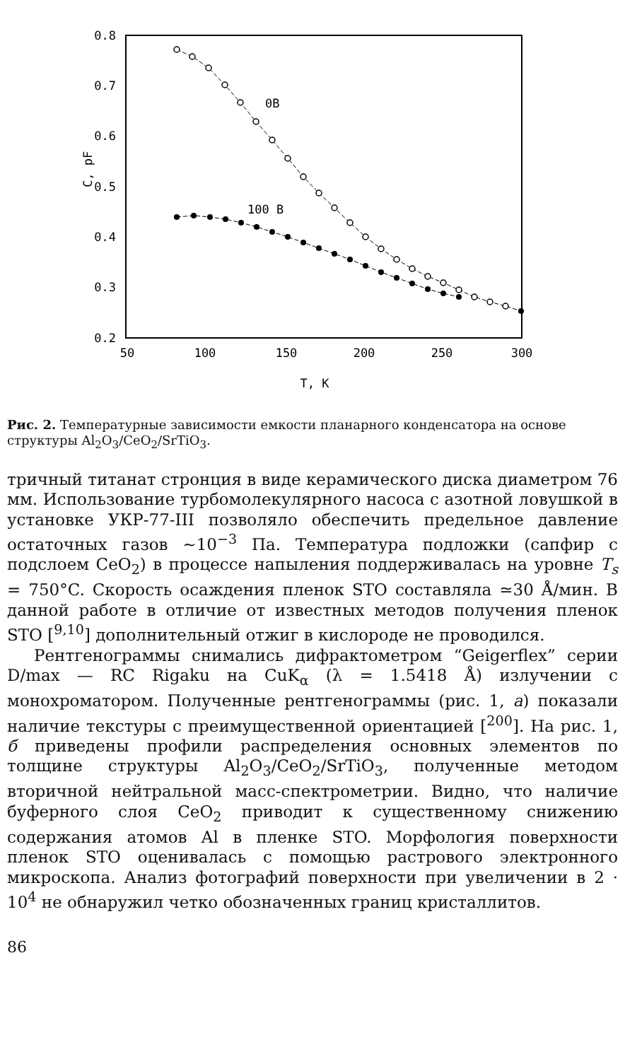0.8
0.7
0.6
0.5
0.4
0.3
0.2
50
100
150
200
250
300
T, K
C, pF
0B
100 B
Рис. 2. Температурные зависимости емкости планарного конденсатора на основе структуры Al<sub>2</sub>O<sub>3</sub>/CeO<sub>2</sub>/SrTiO<sub>3</sub>.
тричный титанат стронция в виде керамического диска диаметром 76 мм. Использование турбомолекулярного насоса с азотной ловушкой в установке УКР-77-III позволяло обеспечить предельное давление остаточных газов ~10<sup>−3</sup> Па. Температура подложки (сапфир с подслоем CeO<sub>2</sub>) в процессе напыления поддерживалась на уровне T<sub>s</sub> = 750°C. Скорость осаждения пленок STO составляла ≃30 Å/мин. В данной работе в отличие от известных методов получения пленок STO [<sup>9,10</sup>] дополнительный отжиг в кислороде не проводился.
Рентгенограммы снимались дифрактометром “Geigerflex” серии D/max — RC Rigaku на CuK<sub>α</sub> (λ = 1.5418 Å) излучении с монохроматором. Полученные рентгенограммы (рис. 1, а) показали наличие текстуры с преимущественной ориентацией [<sup>200</sup>]. На рис. 1, б приведены профили распределения основных элементов по толщине структуры Al<sub>2</sub>O<sub>3</sub>/CeO<sub>2</sub>/SrTiO<sub>3</sub>, полученные методом вторичной нейтральной масс-спектрометрии. Видно, что наличие буферного слоя CeO<sub>2</sub> приводит к существенному снижению содержания атомов Al в пленке STO. Морфология поверхности пленок STO оценивалась с помощью растрового электронного микроскопа. Анализ фотографий поверхности при увеличении в 2 · 10<sup>4</sup> не обнаружил четко обозначенных границ кристаллитов.
86